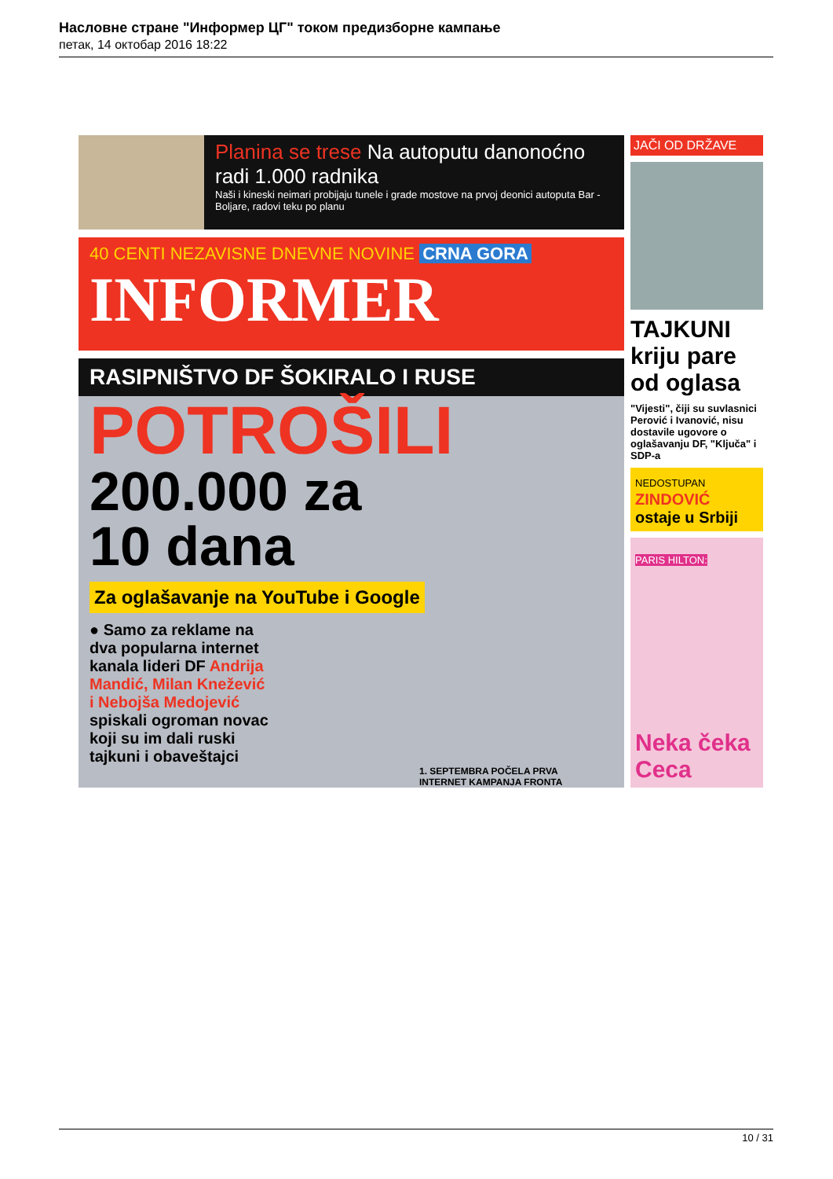Насловне стране "Информер ЦГ" током предизборне кампање
петак, 14 октобар 2016 18:22
Planina se trese Na autoputu danonoćno radi 1.000 radnika
Naši i kineski neimari probijaju tunele i grade mostove na prvoj deonici autoputa Bar - Boljare, radovi teku po planu
40 CENTI NEZAVISNE DNEVNE NOVINE CRNA GORA
INFORMER
RASIPNIŠTVO DF ŠOKIRALO I RUSE
POTROŠILI
200.000 za
10 dana
Za oglašavanje na YouTube i Google
● Samo za reklame na dva popularna internet kanala lideri DF Andrija Mandić, Milan Knežević i Nebojša Medojević spiskali ogroman novac koji su im dali ruski tajkuni i obaveštajci
1. SEPTEMBRA POČELA PRVA INTERNET KAMPANJA FRONTA
JAČI OD DRŽAVE
TAJKUNI kriju pare od oglasa
"Vijesti", čiji su suvlasnici Perović i Ivanović, nisu dostavile ugovore o oglašavanju DF, "Ključa" i SDP-a
NEDOSTUPAN
ZINDOVIĆ ostaje u Srbiji
PARIS HILTON:
Neka čeka Ceca
10 / 31